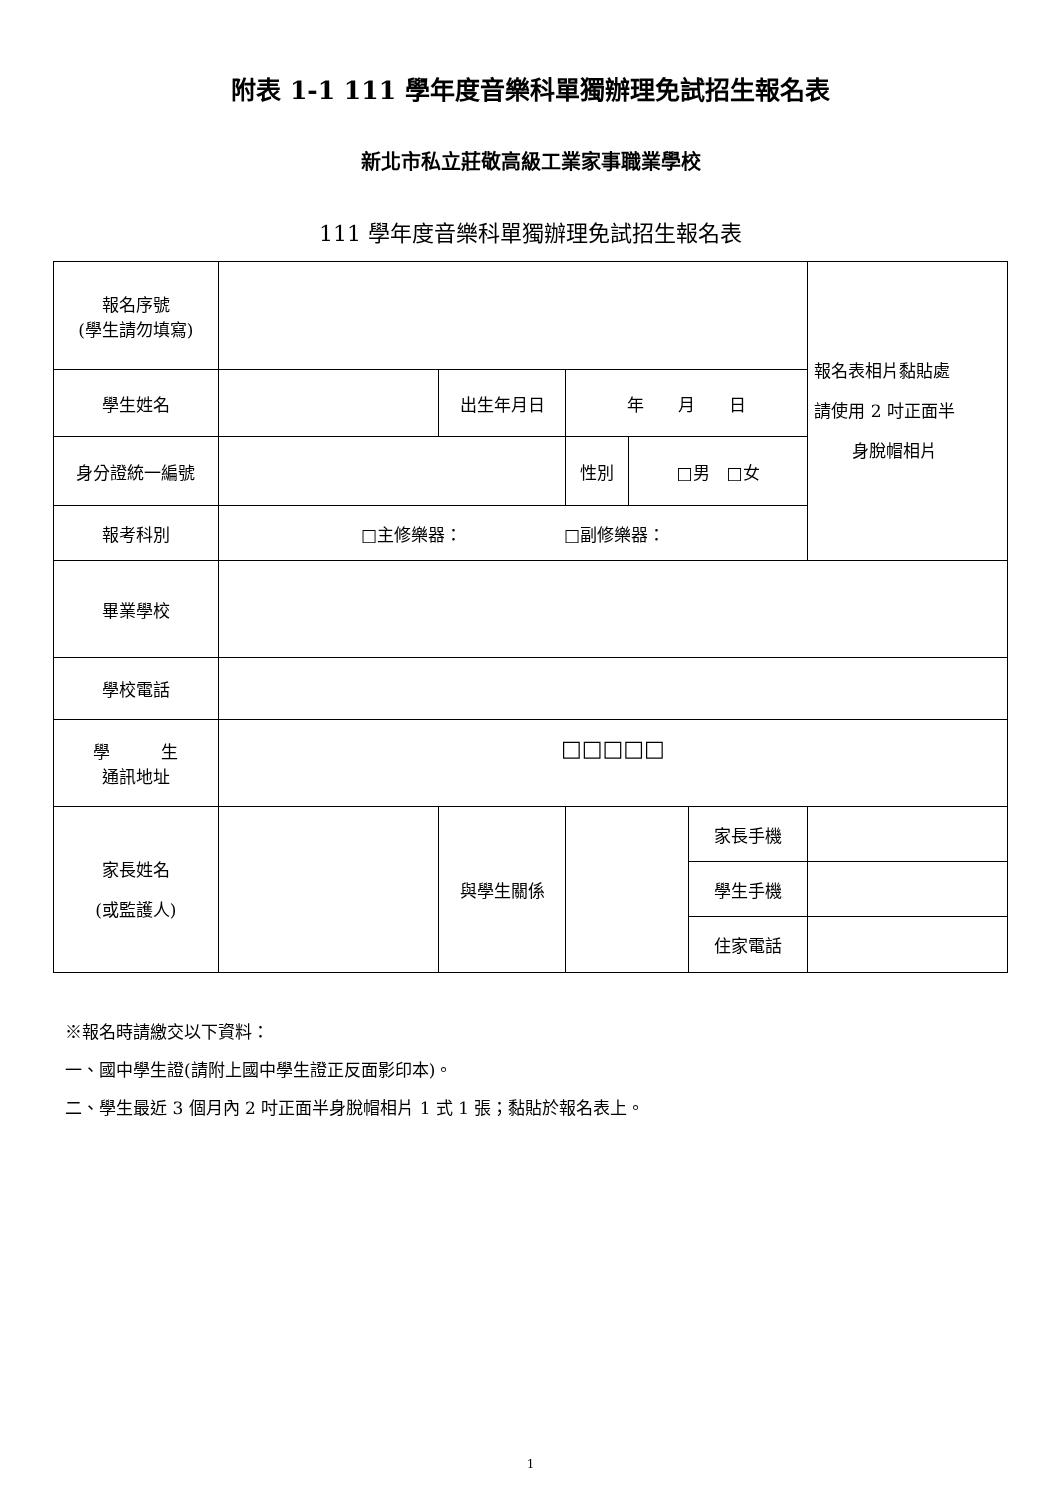附表 1-1 111 學年度音樂科單獨辦理免試招生報名表
新北市私立莊敬高級工業家事職業學校
111 學年度音樂科單獨辦理免試招生報名表
| 報名序號 (學生請勿填寫) | | | | | | 報名表相片黏貼處 請使用 2 吋正面半 身脫帽相片 |
| 學生姓名 | | 出生年月日 | 年 月 日 | | | |
| 身分證統一編號 | | | 性別 | □男 □女 | | |
| 報考科別 | □主修樂器： □副修樂器： | | | | | |
| 畢業學校 | | | | | | |
| 學校電話 | | | | | | |
| 學 生 通訊地址 | □□□□□ | | | | | |
| 家長姓名 (或監護人) | | 與學生關係 | | | 家長手機 | |
| | | | | | 學生手機 | |
| | | | | | 住家電話 | |
※報名時請繳交以下資料：
一、國中學生證(請附上國中學生證正反面影印本)。
二、學生最近 3 個月內 2 吋正面半身脫帽相片 1 式 1 張；黏貼於報名表上。
1